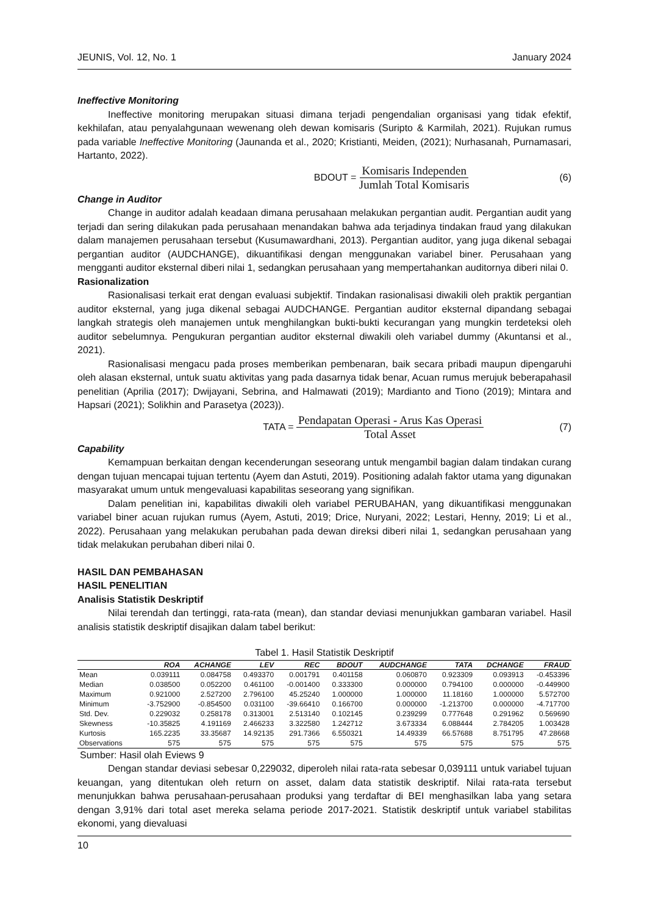JEUNIS, Vol. 12, No. 1 January 2024
Ineffective Monitoring
Ineffective monitoring merupakan situasi dimana terjadi pengendalian organisasi yang tidak efektif, kekhilafan, atau penyalahgunaan wewenang oleh dewan komisaris (Suripto & Karmilah, 2021). Rujukan rumus pada variable Ineffective Monitoring (Jaunanda et al., 2020; Kristianti, Meiden, (2021); Nurhasanah, Purnamasari, Hartanto, 2022).
BDOUT = Komisaris Independen Jumlah Total Komisaris (6)
Change in Auditor
Change in auditor adalah keadaan dimana perusahaan melakukan pergantian audit. Pergantian audit yang terjadi dan sering dilakukan pada perusahaan menandakan bahwa ada terjadinya tindakan fraud yang dilakukan dalam manajemen perusahaan tersebut (Kusumawardhani, 2013). Pergantian auditor, yang juga dikenal sebagai pergantian auditor (AUDCHANGE), dikuantifikasi dengan menggunakan variabel biner. Perusahaan yang mengganti auditor eksternal diberi nilai 1, sedangkan perusahaan yang mempertahankan auditornya diberi nilai 0.
Rasionalization
Rasionalisasi terkait erat dengan evaluasi subjektif. Tindakan rasionalisasi diwakili oleh praktik pergantian auditor eksternal, yang juga dikenal sebagai AUDCHANGE. Pergantian auditor eksternal dipandang sebagai langkah strategis oleh manajemen untuk menghilangkan bukti-bukti kecurangan yang mungkin terdeteksi oleh auditor sebelumnya. Pengukuran pergantian auditor eksternal diwakili oleh variabel dummy (Akuntansi et al., 2021).
Rasionalisasi mengacu pada proses memberikan pembenaran, baik secara pribadi maupun dipengaruhi oleh alasan eksternal, untuk suatu aktivitas yang pada dasarnya tidak benar, Acuan rumus merujuk beberapahasil penelitian (Aprilia (2017); Dwijayani, Sebrina, and Halmawati (2019); Mardianto and Tiono (2019); Mintara and Hapsari (2021); Solikhin and Parasetya (2023)).
TATA = Pendapatan Operasi - Arus Kas Operasi Total Asset (7)
Capability
Kemampuan berkaitan dengan kecenderungan seseorang untuk mengambil bagian dalam tindakan curang dengan tujuan mencapai tujuan tertentu (Ayem dan Astuti, 2019). Positioning adalah faktor utama yang digunakan masyarakat umum untuk mengevaluasi kapabilitas seseorang yang signifikan.
Dalam penelitian ini, kapabilitas diwakili oleh variabel PERUBAHAN, yang dikuantifikasi menggunakan variabel biner acuan rujukan rumus (Ayem, Astuti, 2019; Drice, Nuryani, 2022; Lestari, Henny, 2019; Li et al., 2022). Perusahaan yang melakukan perubahan pada dewan direksi diberi nilai 1, sedangkan perusahaan yang tidak melakukan perubahan diberi nilai 0.
HASIL DAN PEMBAHASAN
HASIL PENELITIAN
Analisis Statistik Deskriptif
Nilai terendah dan tertinggi, rata-rata (mean), dan standar deviasi menunjukkan gambaran variabel. Hasil analisis statistik deskriptif disajikan dalam tabel berikut:
Tabel 1. Hasil Statistik Deskriptif
| | ROA | ACHANGE | LEV | REC | BDOUT | AUDCHANGE | TATA | DCHANGE | FRAUD |
| --- | --- | --- | --- | --- | --- | --- | --- | --- | --- |
| Mean | 0.039111 | 0.084758 | 0.493370 | 0.001791 | 0.401158 | 0.060870 | 0.923309 | 0.093913 | -0.453396 |
| Median | 0.038500 | 0.052200 | 0.461100 | -0.001400 | 0.333300 | 0.000000 | 0.794100 | 0.000000 | -0.449900 |
| Maximum | 0.921000 | 2.527200 | 2.796100 | 45.25240 | 1.000000 | 1.000000 | 11.18160 | 1.000000 | 5.572700 |
| Minimum | -3.752900 | -0.854500 | 0.031100 | -39.66410 | 0.166700 | 0.000000 | -1.213700 | 0.000000 | -4.717700 |
| Std. Dev. | 0.229032 | 0.258178 | 0.313001 | 2.513140 | 0.102145 | 0.239299 | 0.777648 | 0.291962 | 0.569690 |
| Skewness | -10.35825 | 4.191169 | 2.466233 | 3.322580 | 1.242712 | 3.673334 | 6.088444 | 2.784205 | 1.003428 |
| Kurtosis | 165.2235 | 33.35687 | 14.92135 | 291.7366 | 6.550321 | 14.49339 | 66.57688 | 8.751795 | 47.28668 |
| Observations | 575 | 575 | 575 | 575 | 575 | 575 | 575 | 575 | 575 |
Sumber: Hasil olah Eviews 9
Dengan standar deviasi sebesar 0,229032, diperoleh nilai rata-rata sebesar 0,039111 untuk variabel tujuan keuangan, yang ditentukan oleh return on asset, dalam data statistik deskriptif. Nilai rata-rata tersebut menunjukkan bahwa perusahaan-perusahaan produksi yang terdaftar di BEI menghasilkan laba yang setara dengan 3,91% dari total aset mereka selama periode 2017-2021. Statistik deskriptif untuk variabel stabilitas ekonomi, yang dievaluasi
10